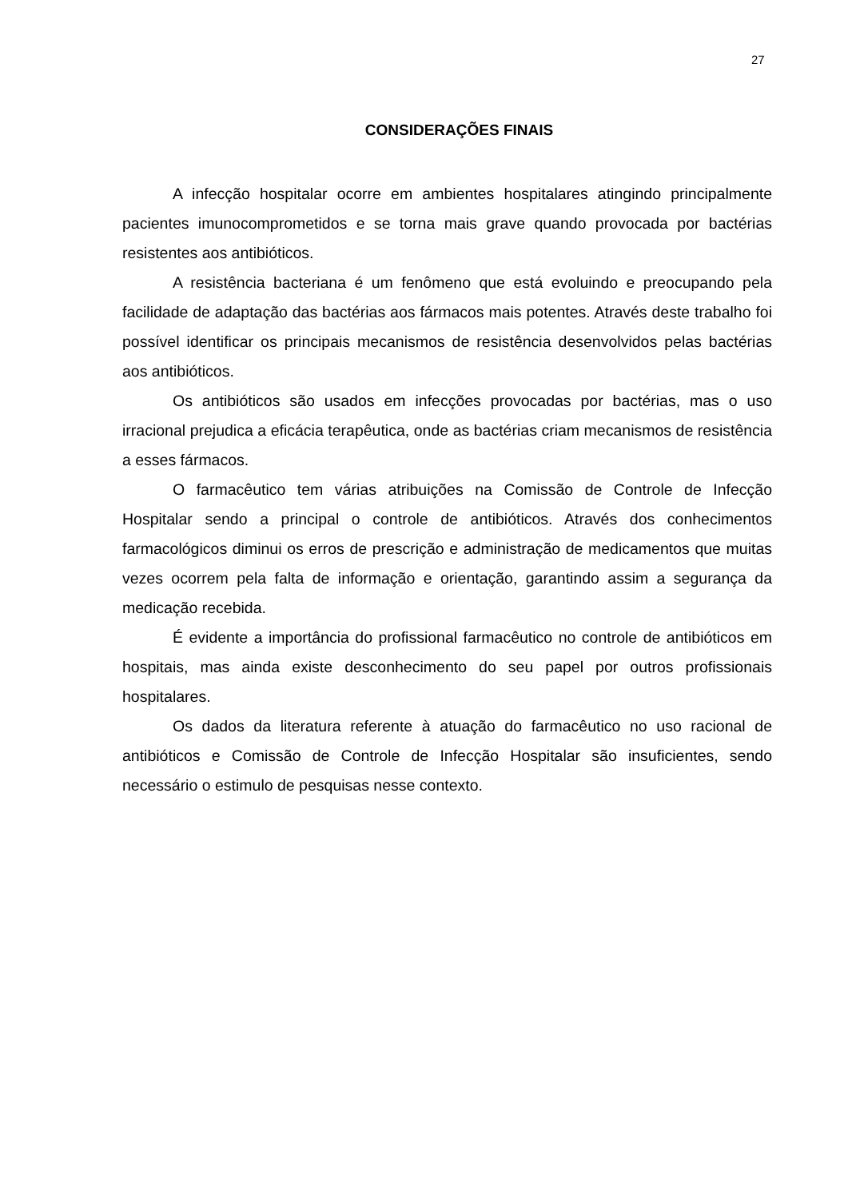27
CONSIDERAÇÕES FINAIS
A infecção hospitalar ocorre em ambientes hospitalares atingindo principalmente pacientes imunocomprometidos e se torna mais grave quando provocada por bactérias resistentes aos antibióticos.
A resistência bacteriana é um fenômeno que está evoluindo e preocupando pela facilidade de adaptação das bactérias aos fármacos mais potentes. Através deste trabalho foi possível identificar os principais mecanismos de resistência desenvolvidos pelas bactérias aos antibióticos.
Os antibióticos são usados em infecções provocadas por bactérias, mas o uso irracional prejudica a eficácia terapêutica, onde as bactérias criam mecanismos de resistência a esses fármacos.
O farmacêutico tem várias atribuições na Comissão de Controle de Infecção Hospitalar sendo a principal o controle de antibióticos. Através dos conhecimentos farmacológicos diminui os erros de prescrição e administração de medicamentos que muitas vezes ocorrem pela falta de informação e orientação, garantindo assim a segurança da medicação recebida.
É evidente a importância do profissional farmacêutico no controle de antibióticos em hospitais, mas ainda existe desconhecimento do seu papel por outros profissionais hospitalares.
Os dados da literatura referente à atuação do farmacêutico no uso racional de antibióticos e Comissão de Controle de Infecção Hospitalar são insuficientes, sendo necessário o estimulo de pesquisas nesse contexto.